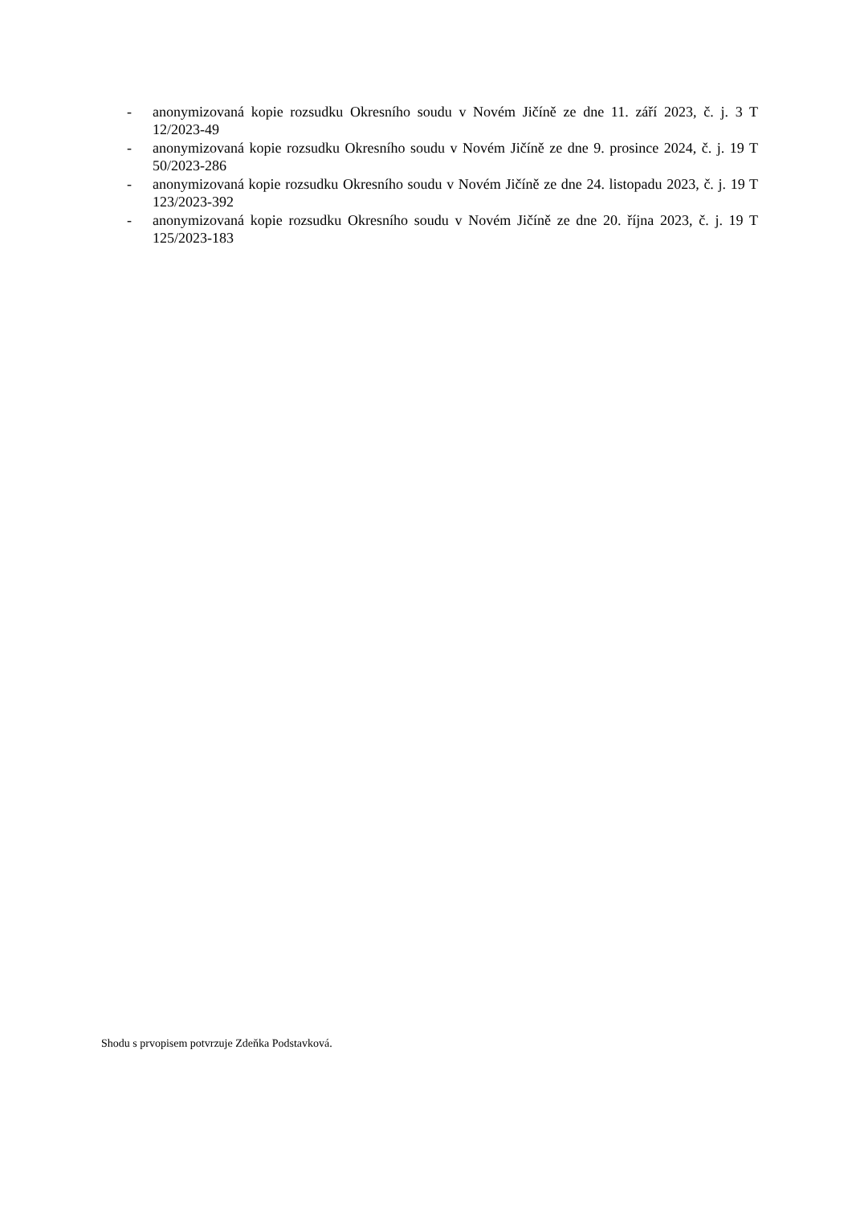- anonymizovaná kopie rozsudku Okresního soudu v Novém Jičíně ze dne 11. září 2023, č. j. 3 T 12/2023-49
- anonymizovaná kopie rozsudku Okresního soudu v Novém Jičíně ze dne 9. prosince 2024, č. j. 19 T 50/2023-286
- anonymizovaná kopie rozsudku Okresního soudu v Novém Jičíně ze dne 24. listopadu 2023, č. j. 19 T 123/2023-392
- anonymizovaná kopie rozsudku Okresního soudu v Novém Jičíně ze dne 20. října 2023, č. j. 19 T 125/2023-183
Shodu s prvopisem potvrzuje Zdeňka Podstavková.